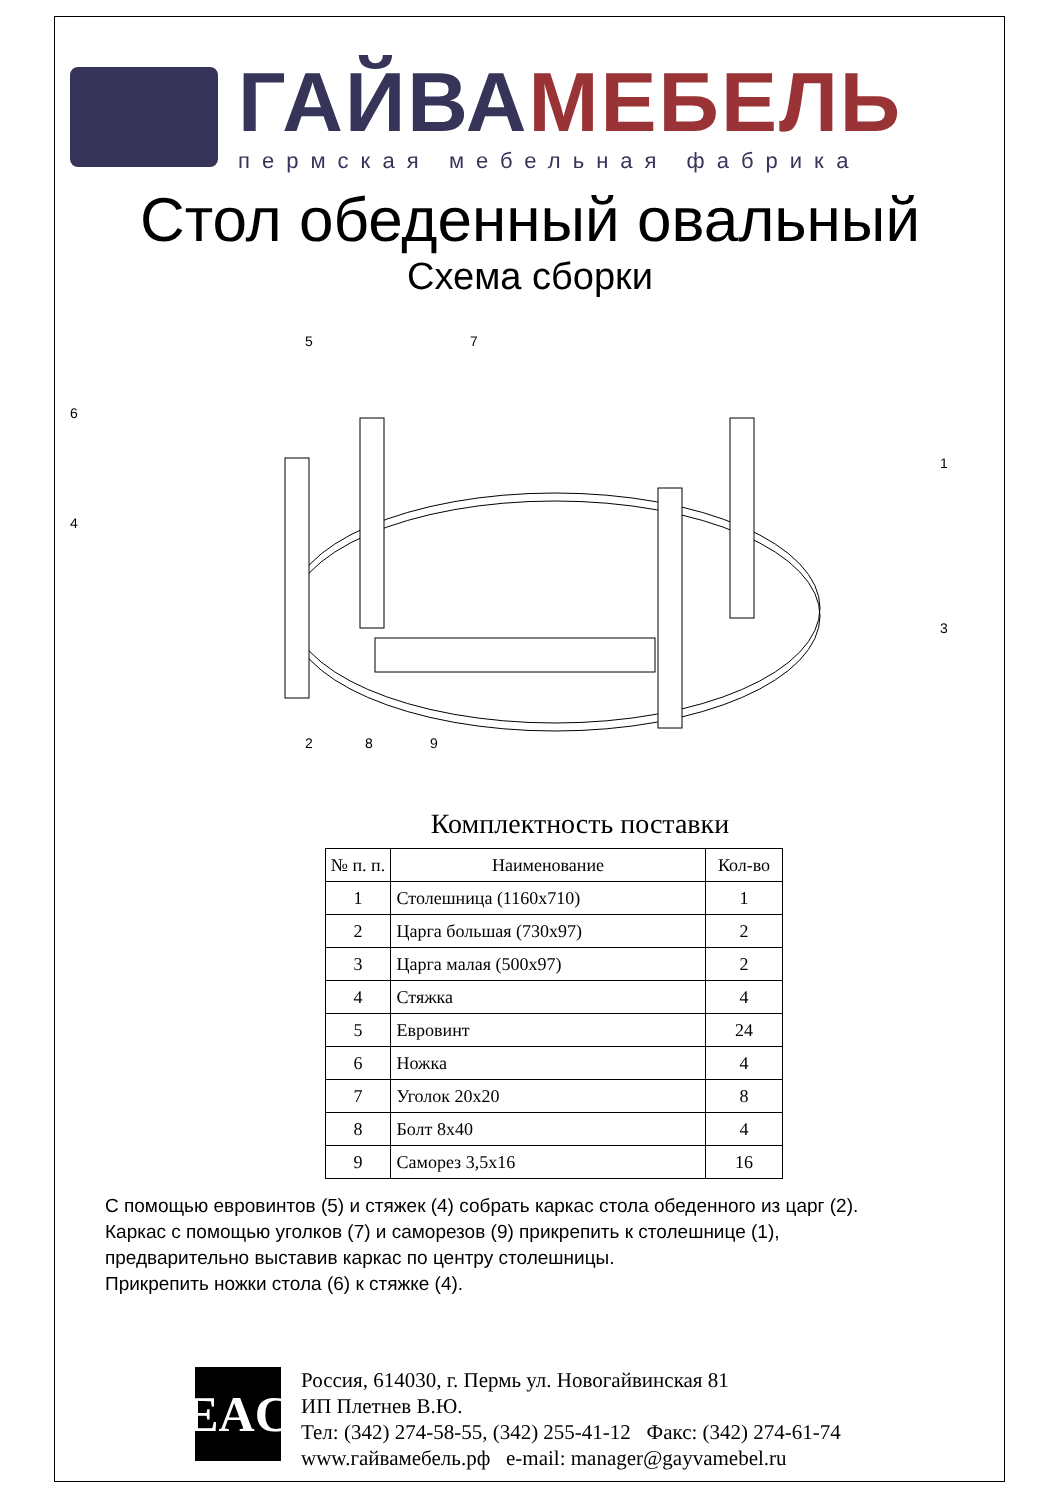ГАЙВА МЕБЕЛЬ
пермская мебельная фабрика
Стол обеденный овальный
Схема сборки
5
7
6
4
1
3
2
8
9
Комплектность поставки
| № п. п. | Наименование | Кол-во |
| --- | --- | --- |
| 1 | Столешница (1160x710) | 1 |
| 2 | Царга большая (730x97) | 2 |
| 3 | Царга малая (500x97) | 2 |
| 4 | Стяжка | 4 |
| 5 | Евровинт | 24 |
| 6 | Ножка | 4 |
| 7 | Уголок 20x20 | 8 |
| 8 | Болт 8x40 | 4 |
| 9 | Саморез 3,5x16 | 16 |
С помощью евровинтов (5) и стяжек (4) собрать каркас стола обеденного из царг (2).
Каркас с помощью уголков (7) и саморезов (9) прикрепить к столешнице (1),
предварительно выставив каркас по центру столешницы.
Прикрепить ножки стола (6) к стяжке (4).
EAC
Россия, 614030, г. Пермь ул. Новогайвинская 81
ИП Плетнев В.Ю.
Тел: (342) 274-58-55, (342) 255-41-12 Факс: (342) 274-61-74
www.гайвамебель.рф e-mail: manager@gayvamebel.ru